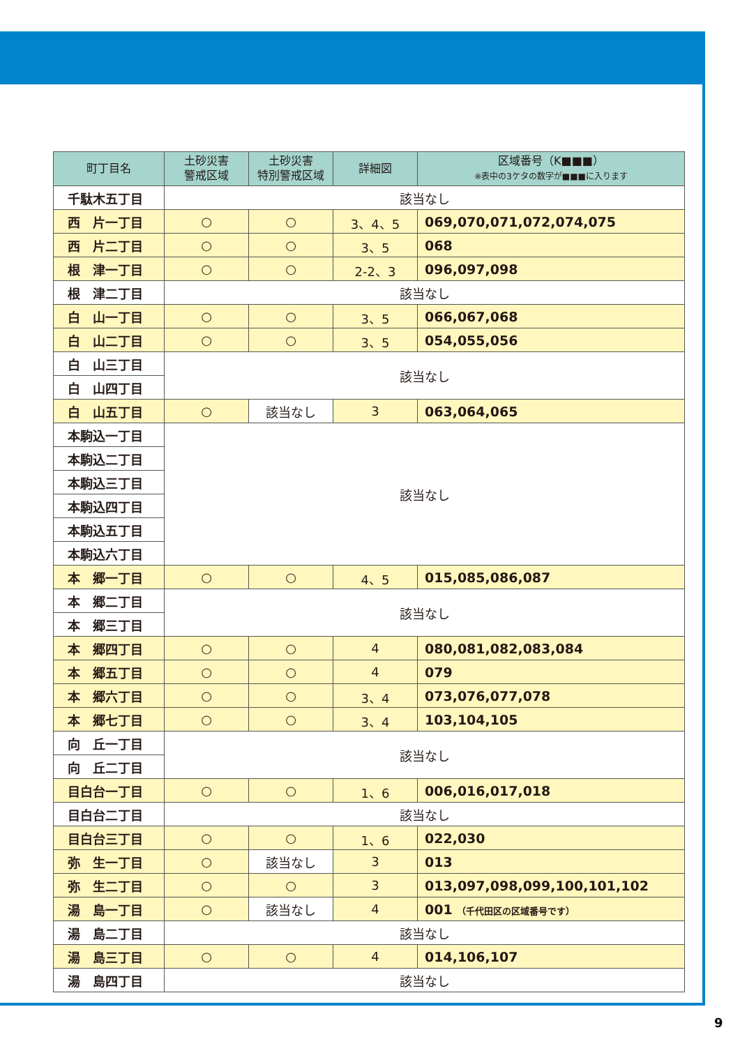| 町丁目名 | 土砂災害 警戒区域 | 土砂災害 特別警戒区域 | 詳細図 | 区域番号（K■■■） ※表中の3ケタの数字が■■■に入ります |
| --- | --- | --- | --- | --- |
| 千駄木五丁目 | 該当なし | | | |
| 西 片一丁目 | ○ | ○ | 3、4、5 | 069,070,071,072,074,075 |
| 西 片二丁目 | ○ | ○ | 3、5 | 068 |
| 根 津一丁目 | ○ | ○ | 2-2、3 | 096,097,098 |
| 根 津二丁目 | 該当なし | | | |
| 白 山一丁目 | ○ | ○ | 3、5 | 066,067,068 |
| 白 山二丁目 | ○ | ○ | 3、5 | 054,055,056 |
| 白 山三丁目 | 該当なし | | | |
| 白 山四丁目 | | | | |
| 白 山五丁目 | ○ | 該当なし | 3 | 063,064,065 |
| 本駒込一丁目 | 該当なし | | | |
| 本駒込二丁目 | | | | |
| 本駒込三丁目 | | | | |
| 本駒込四丁目 | | | | |
| 本駒込五丁目 | | | | |
| 本駒込六丁目 | | | | |
| 本 郷一丁目 | ○ | ○ | 4、5 | 015,085,086,087 |
| 本 郷二丁目 | 該当なし | | | |
| 本 郷三丁目 | | | | |
| 本 郷四丁目 | ○ | ○ | 4 | 080,081,082,083,084 |
| 本 郷五丁目 | ○ | ○ | 4 | 079 |
| 本 郷六丁目 | ○ | ○ | 3、4 | 073,076,077,078 |
| 本 郷七丁目 | ○ | ○ | 3、4 | 103,104,105 |
| 向 丘一丁目 | 該当なし | | | |
| 向 丘二丁目 | | | | |
| 目白台一丁目 | ○ | ○ | 1、6 | 006,016,017,018 |
| 目白台二丁目 | 該当なし | | | |
| 目白台三丁目 | ○ | ○ | 1、6 | 022,030 |
| 弥 生一丁目 | ○ | 該当なし | 3 | 013 |
| 弥 生二丁目 | ○ | ○ | 3 | 013,097,098,099,100,101,102 |
| 湯 島一丁目 | ○ | 該当なし | 4 | 001 （千代田区の区域番号です） |
| 湯 島二丁目 | 該当なし | | | |
| 湯 島三丁目 | ○ | ○ | 4 | 014,106,107 |
| 湯 島四丁目 | 該当なし | | | |
9